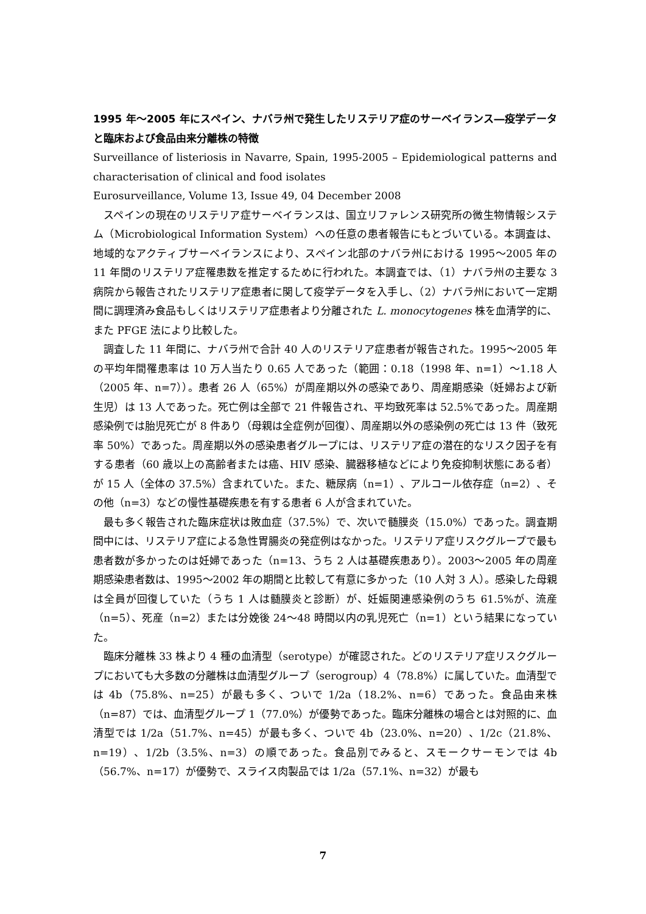1995 年～2005 年にスペイン、ナバラ州で発生したリステリア症のサーベイランス―疫学データと臨床および食品由来分離株の特徴
Surveillance of listeriosis in Navarre, Spain, 1995-2005 – Epidemiological patterns and characterisation of clinical and food isolates
Eurosurveillance, Volume 13, Issue 49, 04 December 2008
スペインの現在のリステリア症サーベイランスは、国立リファレンス研究所の微生物情報システム（Microbiological Information System）への任意の患者報告にもとづいている。本調査は、地域的なアクティブサーベイランスにより、スペイン北部のナバラ州における 1995～2005 年の 11 年間のリステリア症罹患数を推定するために行われた。本調査では、（1）ナバラ州の主要な 3 病院から報告されたリステリア症患者に関して疫学データを入手し、（2）ナバラ州において一定期間に調理済み食品もしくはリステリア症患者より分離された L. monocytogenes 株を血清学的に、また PFGE 法により比較した。
調査した 11 年間に、ナバラ州で合計 40 人のリステリア症患者が報告された。1995～2005 年の平均年間罹患率は 10 万人当たり 0.65 人であった（範囲：0.18（1998 年、n=1）～1.18 人（2005 年、n=7））。患者 26 人（65%）が周産期以外の感染であり、周産期感染（妊婦および新生児）は 13 人であった。死亡例は全部で 21 件報告され、平均致死率は 52.5%であった。周産期感染例では胎児死亡が 8 件あり（母親は全症例が回復）、周産期以外の感染例の死亡は 13 件（致死率 50%）であった。周産期以外の感染患者グループには、リステリア症の潜在的なリスク因子を有する患者（60 歳以上の高齢者または癌、HIV 感染、臓器移植などにより免疫抑制状態にある者）が 15 人（全体の 37.5%）含まれていた。また、糖尿病（n=1）、アルコール依存症（n=2）、その他（n=3）などの慢性基礎疾患を有する患者 6 人が含まれていた。
最も多く報告された臨床症状は敗血症（37.5%）で、次いで髄膜炎（15.0%）であった。調査期間中には、リステリア症による急性胃腸炎の発症例はなかった。リステリア症リスクグループで最も患者数が多かったのは妊婦であった（n=13、うち 2 人は基礎疾患あり）。2003～2005 年の周産期感染患者数は、1995～2002 年の期間と比較して有意に多かった（10 人対 3 人）。感染した母親は全員が回復していた（うち 1 人は髄膜炎と診断）が、妊娠関連感染例のうち 61.5%が、流産（n=5）、死産（n=2）または分娩後 24～48 時間以内の乳児死亡（n=1）という結果になっていた。
臨床分離株 33 株より 4 種の血清型（serotype）が確認された。どのリステリア症リスクグループにおいても大多数の分離株は血清型グループ（serogroup）4（78.8%）に属していた。血清型では 4b（75.8%、n=25）が最も多く、ついで 1/2a（18.2%、n=6）であった。食品由来株（n=87）では、血清型グループ 1（77.0%）が優勢であった。臨床分離株の場合とは対照的に、血清型では 1/2a（51.7%、n=45）が最も多く、ついで 4b（23.0%、n=20）、1/2c（21.8%、n=19）、1/2b（3.5%、n=3）の順であった。食品別でみると、スモークサーモンでは 4b（56.7%、n=17）が優勢で、スライス肉製品では 1/2a（57.1%、n=32）が最も
7